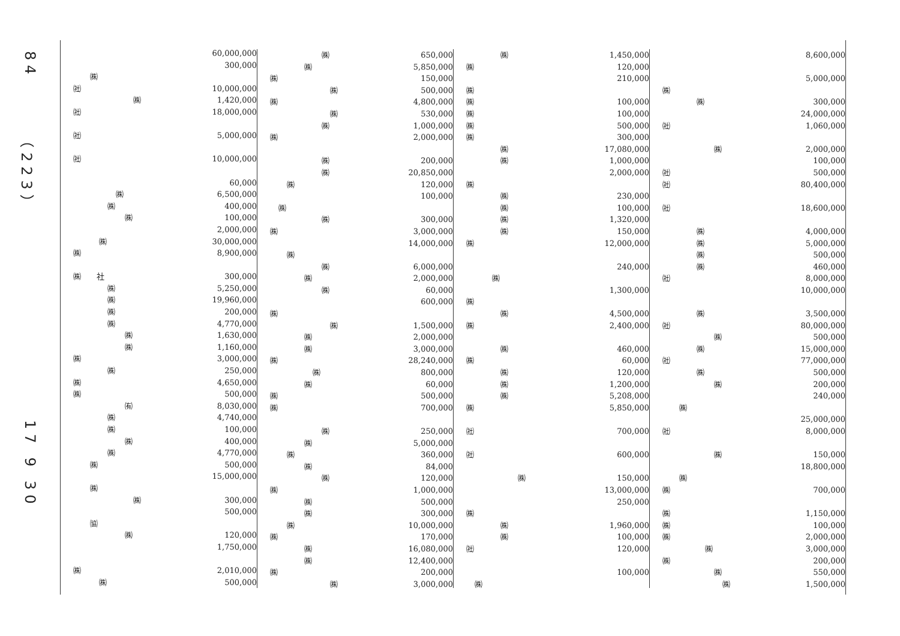84
（223）
17 9 30
| | 60,000,000 |
| | 300,000 |
| ㈱ | |
| ㈳ | 10,000,000 |
| ㈱ | 1,420,000 |
| ㈳ | 18,000,000 |
| ㈳ | 5,000,000 |
| ㈳ | 10,000,000 |
| | 60,000 |
| ㈱ | 6,500,000 |
| ㈱ | 400,000 |
| ㈱ | 100,000 |
| | 2,000,000 |
| ㈱ | 30,000,000 |
| ㈱ | 8,900,000 |
| ㈱ 社 | 300,000 |
| ㈱ | 5,250,000 |
| ㈱ | 19,960,000 |
| ㈱ | 200,000 |
| ㈱ | 4,770,000 |
| ㈱ | 1,630,000 |
| ㈱ | 1,160,000 |
| ㈱ | 3,000,000 |
| ㈱ | 250,000 |
| ㈱ | 4,650,000 |
| ㈱ | 500,000 |
| ㈲ | 8,030,000 |
| ㈱ | 4,740,000 |
| ㈱ | 100,000 |
| ㈱ | 400,000 |
| ㈱ | 4,770,000 |
| ㈱ | 500,000 |
| | 15,000,000 |
| ㈱ | |
| ㈱ | 300,000 |
| | 500,000 |
| ㈿ | |
| ㈱ | 120,000 |
| | 1,750,000 |
| ㈱ | 2,010,000 |
| ㈱ | 500,000 |
| ㈱ | 650,000 |
| ㈱ | 5,850,000 |
| ㈱ | 150,000 |
| ㈱ | 500,000 |
| ㈱ | 4,800,000 |
| ㈱ | 530,000 |
| ㈱ | 1,000,000 |
| ㈱ | 2,000,000 |
| ㈱ | 200,000 |
| ㈱ | 20,850,000 |
| ㈱ | 120,000 |
| | 100,000 |
| ㈱ | |
| ㈱ | 300,000 |
| ㈱ | 3,000,000 |
| | 14,000,000 |
| ㈱ | |
| ㈱ | 6,000,000 |
| ㈱ | 2,000,000 |
| ㈱ | 60,000 |
| | 600,000 |
| ㈱ | |
| ㈱ | 1,500,000 |
| ㈱ | 2,000,000 |
| ㈱ | 3,000,000 |
| ㈱ | 28,240,000 |
| ㈱ | 800,000 |
| ㈱ | 60,000 |
| ㈱ | 500,000 |
| ㈱ | 700,000 |
| ㈱ | 250,000 |
| ㈱ | 5,000,000 |
| ㈱ | 360,000 |
| ㈱ | 84,000 |
| ㈱ | 120,000 |
| ㈱ | 1,000,000 |
| ㈱ | 500,000 |
| ㈱ | 300,000 |
| ㈱ | 10,000,000 |
| ㈱ | 170,000 |
| ㈱ | 16,080,000 |
| ㈱ | 12,400,000 |
| ㈱ | 200,000 |
| ㈱ | 3,000,000 |
| ㈱ | 1,450,000 |
| ㈱ | 120,000 |
| | 210,000 |
| ㈱ | |
| ㈱ | 100,000 |
| ㈱ | 100,000 |
| ㈱ | 500,000 |
| ㈱ | 300,000 |
| ㈱ | 17,080,000 |
| ㈱ | 1,000,000 |
| | 2,000,000 |
| ㈱ | |
| ㈱ | 230,000 |
| ㈱ | 100,000 |
| ㈱ | 1,320,000 |
| ㈱ | 150,000 |
| ㈱ | 12,000,000 |
| | 240,000 |
| ㈱ | |
| | 1,300,000 |
| ㈱ | |
| ㈱ | 4,500,000 |
| ㈱ | 2,400,000 |
| ㈱ | 460,000 |
| ㈱ | 60,000 |
| ㈱ | 120,000 |
| ㈱ | 1,200,000 |
| ㈱ | 5,208,000 |
| ㈱ | 5,850,000 |
| ㈳ | 700,000 |
| ㈳ | 600,000 |
| ㈱ | 150,000 |
| | 13,000,000 |
| | 250,000 |
| ㈱ | |
| ㈱ | 1,960,000 |
| ㈱ | 100,000 |
| ㈳ | 120,000 |
| | 100,000 |
| ㈱ | |
| | 8,600,000 |
| | 5,000,000 |
| ㈱ | |
| ㈱ | 300,000 |
| | 24,000,000 |
| ㈳ | 1,060,000 |
| ㈱ | 2,000,000 |
| | 100,000 |
| ㈳ | 500,000 |
| ㈳ | 80,400,000 |
| ㈳ | 18,600,000 |
| ㈱ | 4,000,000 |
| ㈱ | 5,000,000 |
| ㈱ | 500,000 |
| ㈱ | 460,000 |
| ㈳ | 8,000,000 |
| | 10,000,000 |
| ㈱ | 3,500,000 |
| ㈳ | 80,000,000 |
| ㈱ | 500,000 |
| ㈱ | 15,000,000 |
| ㈳ | 77,000,000 |
| ㈱ | 500,000 |
| ㈱ | 200,000 |
| | 240,000 |
| ㈱ | |
| | 25,000,000 |
| ㈳ | 8,000,000 |
| ㈱ | 150,000 |
| | 18,800,000 |
| ㈱ | |
| ㈱ | 700,000 |
| ㈱ | 1,150,000 |
| ㈱ | 100,000 |
| ㈱ | 2,000,000 |
| ㈱ | 3,000,000 |
| ㈱ | 200,000 |
| ㈱ | 550,000 |
| ㈱ | 1,500,000 |